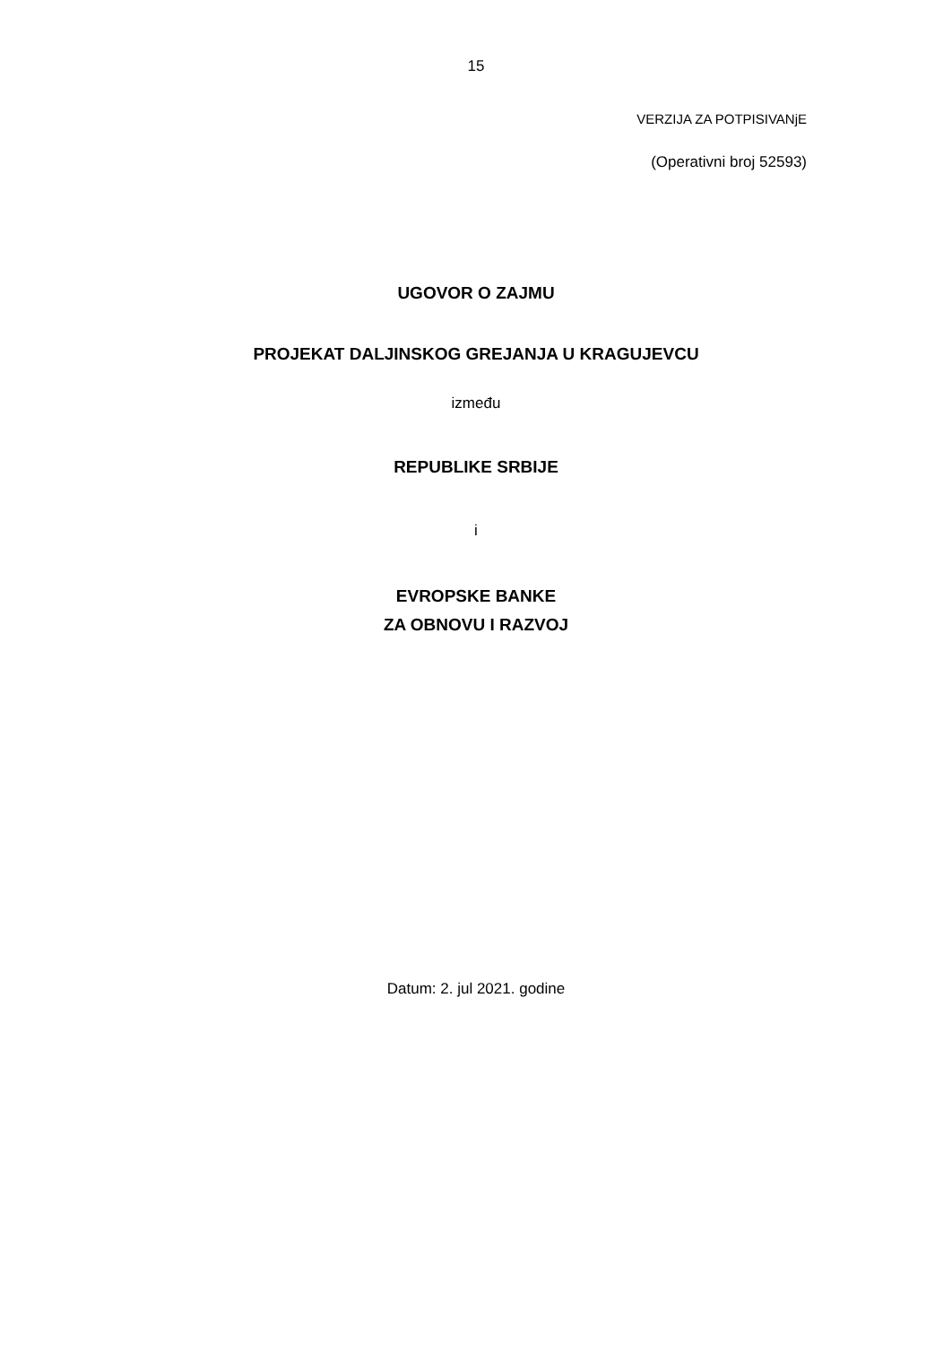15
VERZIJA ZA POTPISIVANjE
(Operativni broj 52593)
UGOVOR O ZAJMU
PROJEKAT DALJINSKOG GREJANJA U KRAGUJEVCU
između
REPUBLIKE SRBIJE
i
EVROPSKE BANKE
ZA OBNOVU I RAZVOJ
Datum: 2. jul 2021. godine